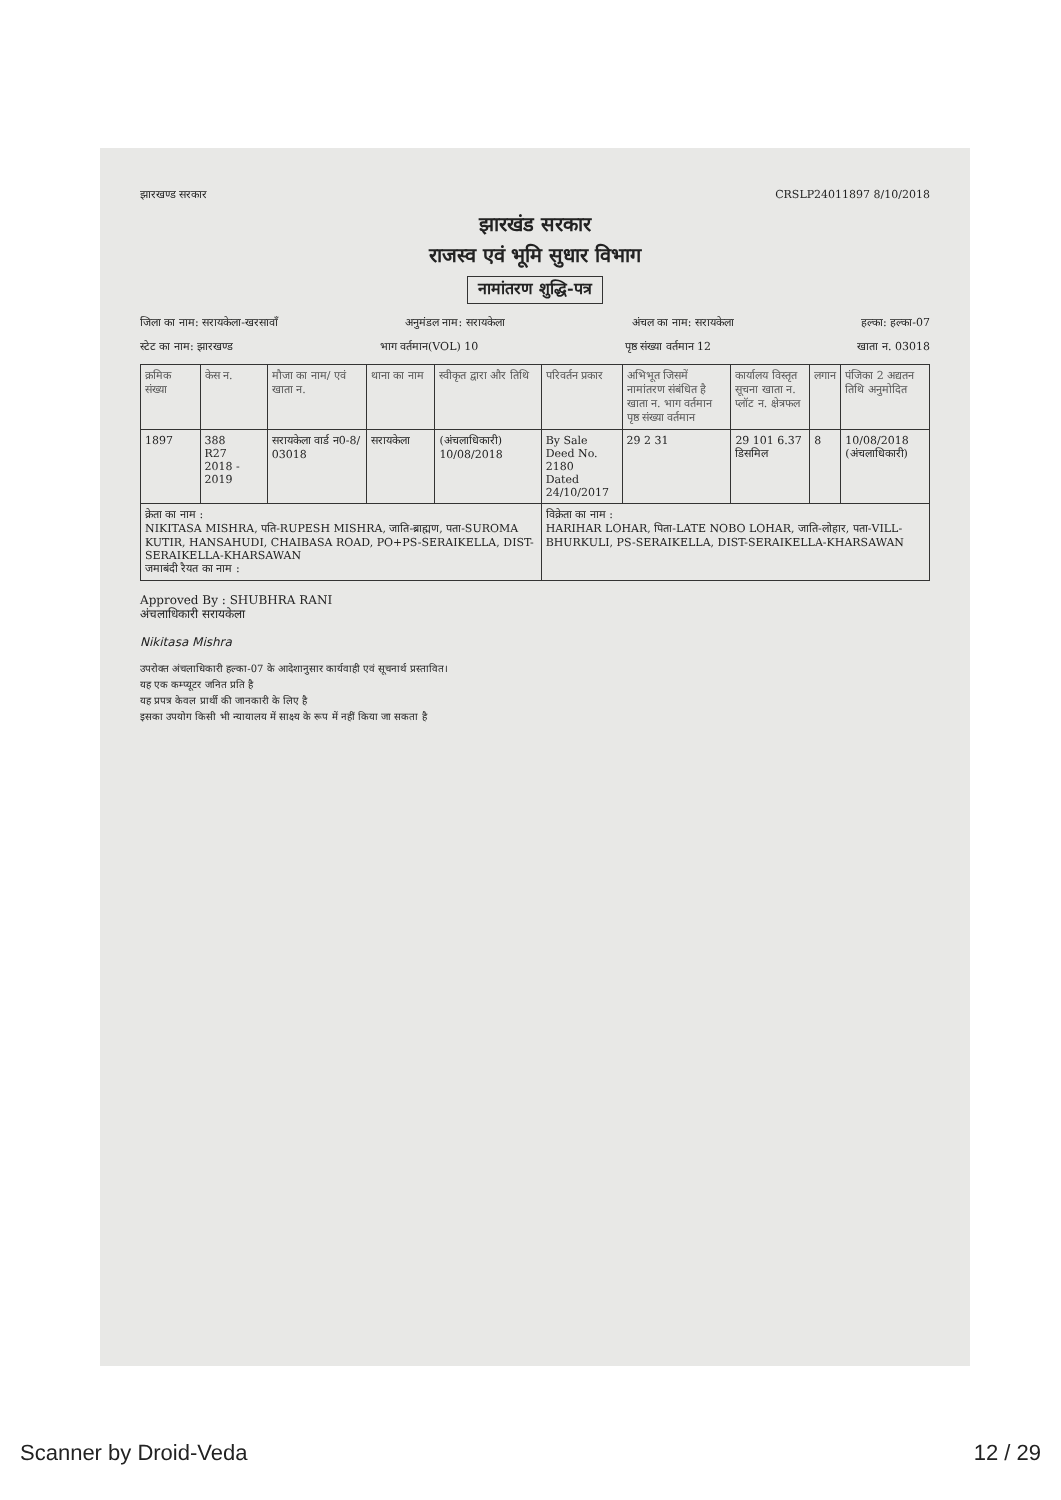झारखण्ड सरकार CRSLP24011897 8/10/2018
झारखंड सरकार
राजस्व एवं भूमि सुधार विभाग
नामांतरण शुद्धि-पत्र
जिला का नाम: सरायकेला-खरसावाँ अनुमंडल नाम: सरायकेला अंचल का नाम: सरायकेला हल्का: हल्का-07
स्टेट का नाम: झारखण्ड भाग वर्तमान(VOL) 10 पृष्ठ संख्या वर्तमान 12 खाता न. 03018
| क्रमिक संख्या | केस न. | मौजा का नाम/ एवं खाता न. | थाना का नाम | स्वीकृत द्वारा और तिथि | परिवर्तन प्रकार | अभिभूत जिसमें नामांतरण संबंधित है खाता न. भाग वर्तमान पृष्ठ संख्या वर्तमान | कार्यालय विस्तृत सूचना खाता न. प्लॉट न. क्षेत्रफल | लगान | पंजिका 2 अद्यतन तिथि अनुमोदित |
| --- | --- | --- | --- | --- | --- | --- | --- | --- | --- |
| 1897 | 388 R27 2018 - 2019 | सरायकेला वार्ड न0-8/ 03018 | सरायकेला | (अंचलाधिकारी) 10/08/2018 | By Sale Deed No. 2180 Dated 24/10/2017 | 29 2 31 | 29 101 6.37 डिसमिल | 8 | 10/08/2018 (अंचलाधिकारी) |
| क्रेता का नाम : NIKITASA MISHRA, पति-RUPESH MISHRA, जाति-ब्राह्मण, पता-SUROMA KUTIR, HANSAHUDI, CHAIBASA ROAD, PO+PS-SERAIKELLA, DIST-SERAIKELLA-KHARSAWAN जमाबंदी रैयत का नाम : | | | | | विक्रेता का नाम : HARIHAR LOHAR, पिता-LATE NOBO LOHAR, जाति-लोहार, पता-VILL-BHURKULI, PS-SERAIKELLA, DIST-SERAIKELLA-KHARSAWAN | | | | |
Approved By : SHUBHRA RANI
अंचलाधिकारी सरायकेला
Nikitasa Mishra
उपरोक्त अंचलाधिकारी हल्का-07 के आदेशानुसार कार्यवाही एवं सूचनार्थ प्रस्तावित।
यह एक कम्प्यूटर जनित प्रति है
यह प्रपत्र केवल प्रार्थी की जानकारी के लिए है
इसका उपयोग किसी भी न्यायालय में साक्ष्य के रूप में नहीं किया जा सकता है
Scanner by Droid-Veda 12 / 29